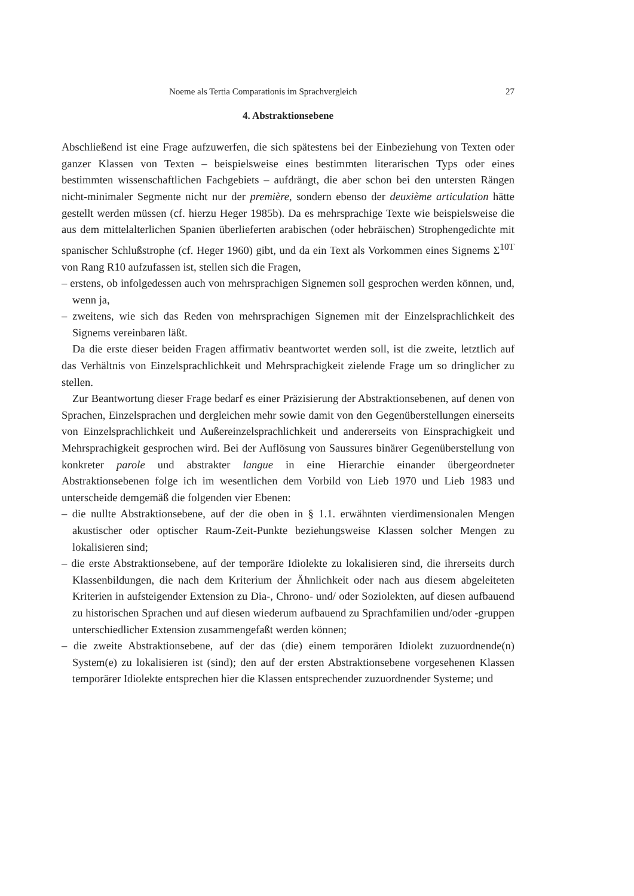Noeme als Tertia Comparationis im Sprachvergleich 27
4. Abstraktionsebene
Abschließend ist eine Frage aufzuwerfen, die sich spätestens bei der Einbeziehung von Texten oder ganzer Klassen von Texten – beispielsweise eines bestimmten literarischen Typs oder eines bestimmten wissenschaftlichen Fachgebiets – aufdrängt, die aber schon bei den untersten Rängen nicht-minimaler Segmente nicht nur der première, sondern ebenso der deuxième articulation hätte gestellt werden müssen (cf. hierzu Heger 1985b). Da es mehrsprachige Texte wie beispielsweise die aus dem mittelalterlichen Spanien überlieferten arabischen (oder hebräischen) Strophengedichte mit spanischer Schlußstrophe (cf. Heger 1960) gibt, und da ein Text als Vorkommen eines Signems Σ<sup>10T</sup> von Rang R10 aufzufassen ist, stellen sich die Fragen,
– erstens, ob infolgedessen auch von mehrsprachigen Signemen soll gesprochen werden können, und, wenn ja,
– zweitens, wie sich das Reden von mehrsprachigen Signemen mit der Einzelsprachlichkeit des Signems vereinbaren läßt.
Da die erste dieser beiden Fragen affirmativ beantwortet werden soll, ist die zweite, letztlich auf das Verhältnis von Einzelsprachlichkeit und Mehrsprachigkeit zielende Frage um so dringlicher zu stellen.
Zur Beantwortung dieser Frage bedarf es einer Präzisierung der Abstraktionsebenen, auf denen von Sprachen, Einzelsprachen und dergleichen mehr sowie damit von den Gegenüberstellungen einerseits von Einzelsprachlichkeit und Außereinzelsprachlichkeit und andererseits von Einsprachigkeit und Mehrsprachigkeit gesprochen wird. Bei der Auflösung von Saussures binärer Gegenüberstellung von konkreter parole und abstrakter langue in eine Hierarchie einander übergeordneter Abstraktionsebenen folge ich im wesentlichen dem Vorbild von Lieb 1970 und Lieb 1983 und unterscheide demgemäß die folgenden vier Ebenen:
– die nullte Abstraktionsebene, auf der die oben in § 1.1. erwähnten vierdimensionalen Mengen akustischer oder optischer Raum-Zeit-Punkte beziehungsweise Klassen solcher Mengen zu lokalisieren sind;
– die erste Abstraktionsebene, auf der temporäre Idiolekte zu lokalisieren sind, die ihrerseits durch Klassenbildungen, die nach dem Kriterium der Ähnlichkeit oder nach aus diesem abgeleiteten Kriterien in aufsteigender Extension zu Dia-, Chrono- und/ oder Soziolekten, auf diesen aufbauend zu historischen Sprachen und auf diesen wiederum aufbauend zu Sprachfamilien und/oder -gruppen unterschiedlicher Extension zusammengefaßt werden können;
– die zweite Abstraktionsebene, auf der das (die) einem temporären Idiolekt zuzuordnende(n) System(e) zu lokalisieren ist (sind); den auf der ersten Abstraktionsebene vorgesehenen Klassen temporärer Idiolekte entsprechen hier die Klassen entsprechender zuzuordnender Systeme; und